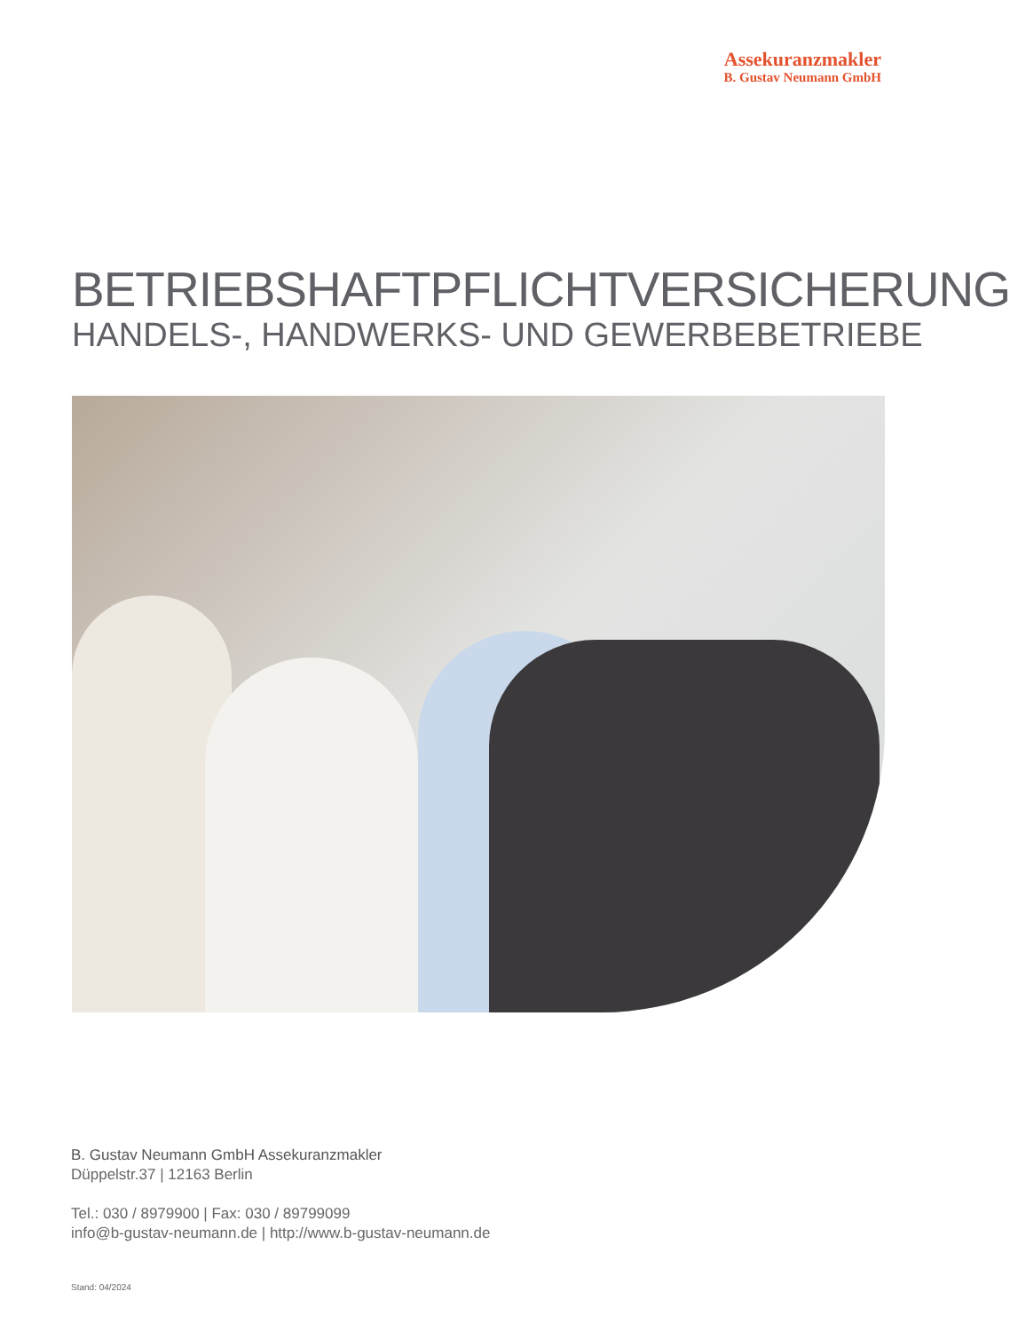Assekuranzmakler
B. Gustav Neumann GmbH
BETRIEBSHAFTPFLICHTVERSICHERUNG
HANDELS-, HANDWERKS- UND GEWERBEBETRIEBE
B. Gustav Neumann GmbH Assekuranzmakler
Düppelstr.37 | 12163 Berlin
Tel.: 030 / 8979900 | Fax: 030 / 89799099
info@b-gustav-neumann.de | http://www.b-gustav-neumann.de
Stand: 04/2024